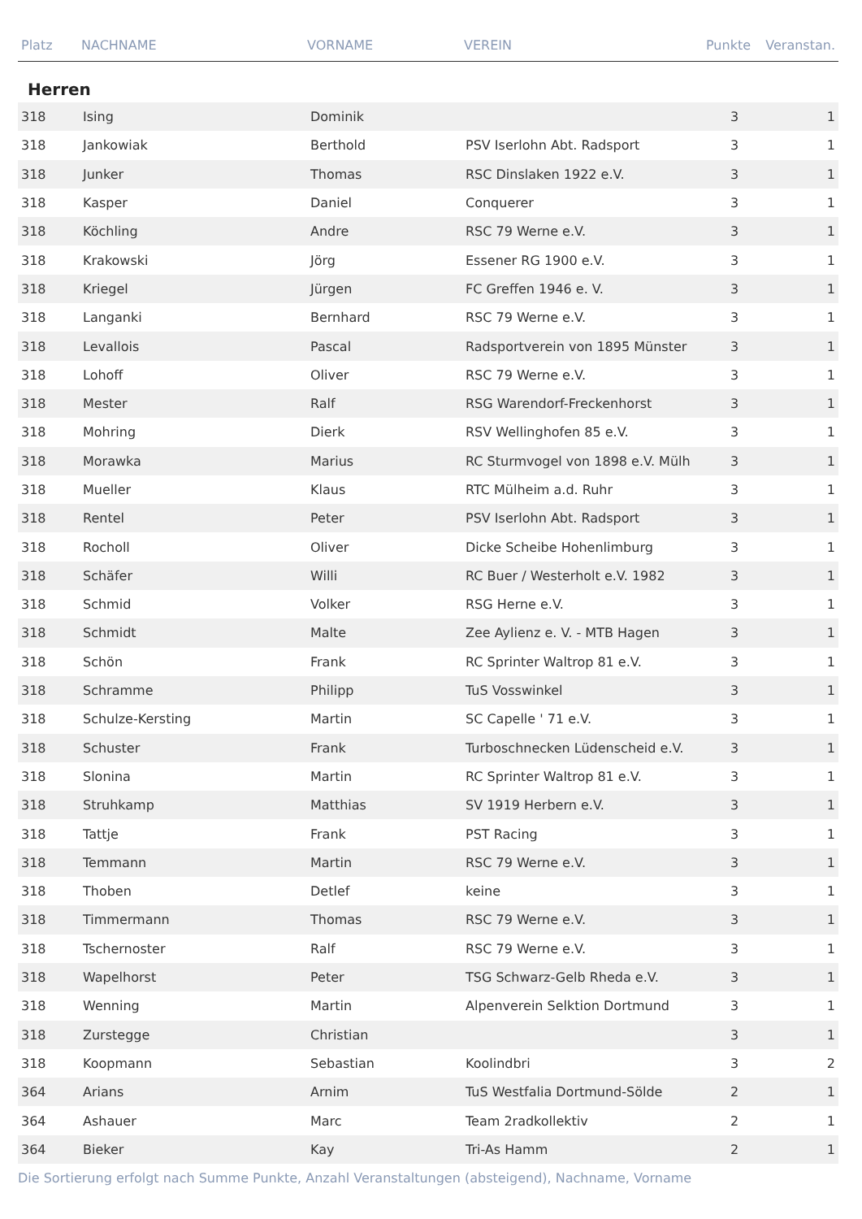| Platz | NACHNAME | VORNAME | VEREIN | Punkte | Veranstan. |
| --- | --- | --- | --- | --- | --- |
Herren
| 318 | Ising | Dominik | | 3 | 1 |
| 318 | Jankowiak | Berthold | PSV Iserlohn Abt. Radsport | 3 | 1 |
| 318 | Junker | Thomas | RSC Dinslaken 1922 e.V. | 3 | 1 |
| 318 | Kasper | Daniel | Conquerer | 3 | 1 |
| 318 | Köchling | Andre | RSC 79 Werne e.V. | 3 | 1 |
| 318 | Krakowski | Jörg | Essener RG 1900 e.V. | 3 | 1 |
| 318 | Kriegel | Jürgen | FC Greffen 1946 e. V. | 3 | 1 |
| 318 | Langanki | Bernhard | RSC 79 Werne e.V. | 3 | 1 |
| 318 | Levallois | Pascal | Radsportverein von 1895 Münster | 3 | 1 |
| 318 | Lohoff | Oliver | RSC 79 Werne e.V. | 3 | 1 |
| 318 | Mester | Ralf | RSG Warendorf-Freckenhorst | 3 | 1 |
| 318 | Mohring | Dierk | RSV Wellinghofen 85 e.V. | 3 | 1 |
| 318 | Morawka | Marius | RC Sturmvogel von 1898 e.V. Mülh | 3 | 1 |
| 318 | Mueller | Klaus | RTC Mülheim a.d. Ruhr | 3 | 1 |
| 318 | Rentel | Peter | PSV Iserlohn Abt. Radsport | 3 | 1 |
| 318 | Rocholl | Oliver | Dicke Scheibe Hohenlimburg | 3 | 1 |
| 318 | Schäfer | Willi | RC Buer / Westerholt e.V. 1982 | 3 | 1 |
| 318 | Schmid | Volker | RSG Herne e.V. | 3 | 1 |
| 318 | Schmidt | Malte | Zee Aylienz e. V. - MTB Hagen | 3 | 1 |
| 318 | Schön | Frank | RC Sprinter Waltrop 81 e.V. | 3 | 1 |
| 318 | Schramme | Philipp | TuS Vosswinkel | 3 | 1 |
| 318 | Schulze-Kersting | Martin | SC Capelle ' 71 e.V. | 3 | 1 |
| 318 | Schuster | Frank | Turboschnecken Lüdenscheid e.V. | 3 | 1 |
| 318 | Slonina | Martin | RC Sprinter Waltrop 81 e.V. | 3 | 1 |
| 318 | Struhkamp | Matthias | SV 1919 Herbern e.V. | 3 | 1 |
| 318 | Tattje | Frank | PST Racing | 3 | 1 |
| 318 | Temmann | Martin | RSC 79 Werne e.V. | 3 | 1 |
| 318 | Thoben | Detlef | keine | 3 | 1 |
| 318 | Timmermann | Thomas | RSC 79 Werne e.V. | 3 | 1 |
| 318 | Tschernoster | Ralf | RSC 79 Werne e.V. | 3 | 1 |
| 318 | Wapelhorst | Peter | TSG Schwarz-Gelb Rheda e.V. | 3 | 1 |
| 318 | Wenning | Martin | Alpenverein Selktion Dortmund | 3 | 1 |
| 318 | Zurstegge | Christian | | 3 | 1 |
| 318 | Koopmann | Sebastian | Koolindbri | 3 | 2 |
| 364 | Arians | Arnim | TuS Westfalia Dortmund-Sölde | 2 | 1 |
| 364 | Ashauer | Marc | Team 2radkollektiv | 2 | 1 |
| 364 | Bieker | Kay | Tri-As Hamm | 2 | 1 |
Die Sortierung erfolgt nach Summe Punkte, Anzahl Veranstaltungen (absteigend), Nachname, Vorname